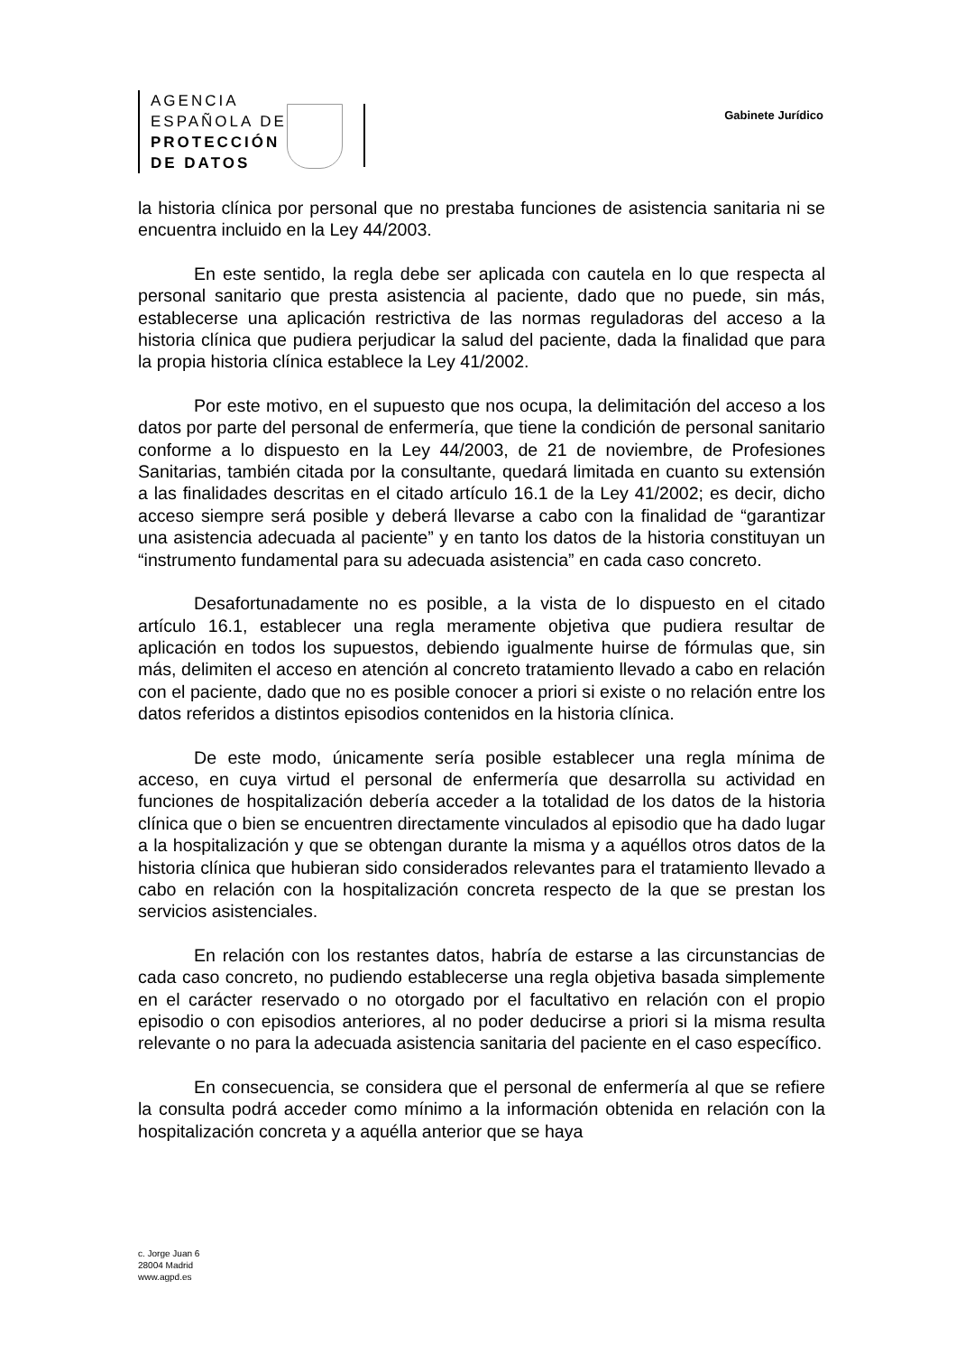AGENCIA
ESPAÑOLA DE
PROTECCIÓN
DE DATOS
Gabinete Jurídico
la historia clínica por personal que no prestaba funciones de asistencia sanitaria ni se encuentra incluido en la Ley 44/2003.
En este sentido, la regla debe ser aplicada con cautela en lo que respecta al personal sanitario que presta asistencia al paciente, dado que no puede, sin más, establecerse una aplicación restrictiva de las normas reguladoras del acceso a la historia clínica que pudiera perjudicar la salud del paciente, dada la finalidad que para la propia historia clínica establece la Ley 41/2002.
Por este motivo, en el supuesto que nos ocupa, la delimitación del acceso a los datos por parte del personal de enfermería, que tiene la condición de personal sanitario conforme a lo dispuesto en la Ley 44/2003, de 21 de noviembre, de Profesiones Sanitarias, también citada por la consultante, quedará limitada en cuanto su extensión a las finalidades descritas en el citado artículo 16.1 de la Ley 41/2002; es decir, dicho acceso siempre será posible y deberá llevarse a cabo con la finalidad de “garantizar una asistencia adecuada al paciente” y en tanto los datos de la historia constituyan un “instrumento fundamental para su adecuada asistencia” en cada caso concreto.
Desafortunadamente no es posible, a la vista de lo dispuesto en el citado artículo 16.1, establecer una regla meramente objetiva que pudiera resultar de aplicación en todos los supuestos, debiendo igualmente huirse de fórmulas que, sin más, delimiten el acceso en atención al concreto tratamiento llevado a cabo en relación con el paciente, dado que no es posible conocer a priori si existe o no relación entre los datos referidos a distintos episodios contenidos en la historia clínica.
De este modo, únicamente sería posible establecer una regla mínima de acceso, en cuya virtud el personal de enfermería que desarrolla su actividad en funciones de hospitalización debería acceder a la totalidad de los datos de la historia clínica que o bien se encuentren directamente vinculados al episodio que ha dado lugar a la hospitalización y que se obtengan durante la misma y a aquéllos otros datos de la historia clínica que hubieran sido considerados relevantes para el tratamiento llevado a cabo en relación con la hospitalización concreta respecto de la que se prestan los servicios asistenciales.
En relación con los restantes datos, habría de estarse a las circunstancias de cada caso concreto, no pudiendo establecerse una regla objetiva basada simplemente en el carácter reservado o no otorgado por el facultativo en relación con el propio episodio o con episodios anteriores, al no poder deducirse a priori si la misma resulta relevante o no para la adecuada asistencia sanitaria del paciente en el caso específico.
En consecuencia, se considera que el personal de enfermería al que se refiere la consulta podrá acceder como mínimo a la información obtenida en relación con la hospitalización concreta y a aquélla anterior que se haya
c. Jorge Juan 6
28004 Madrid
www.agpd.es